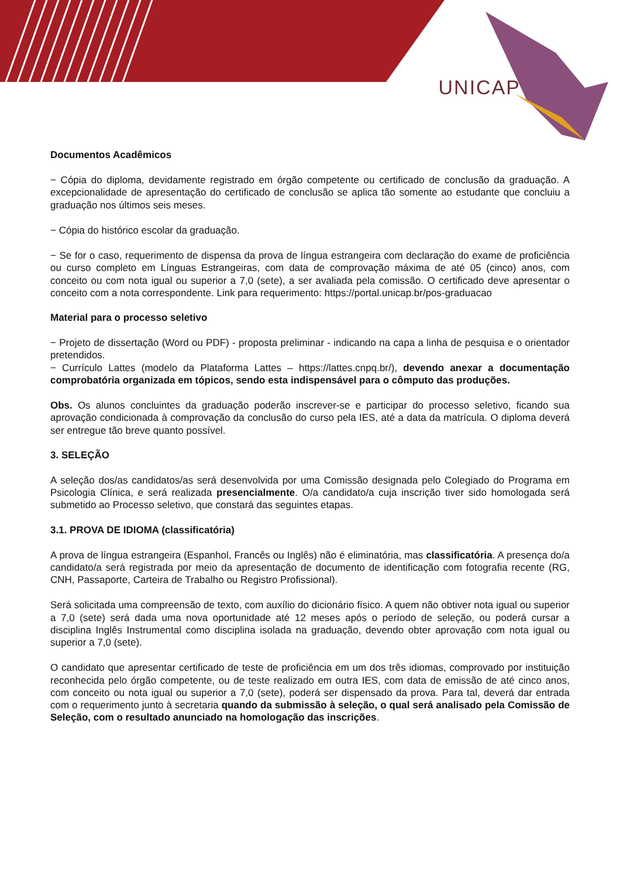UNICAP
Documentos Acadêmicos
− Cópia do diploma, devidamente registrado em órgão competente ou certificado de conclusão da graduação. A excepcionalidade de apresentação do certificado de conclusão se aplica tão somente ao estudante que concluiu a graduação nos últimos seis meses.
− Cópia do histórico escolar da graduação.
− Se for o caso, requerimento de dispensa da prova de língua estrangeira com declaração do exame de proficiência ou curso completo em Línguas Estrangeiras, com data de comprovação máxima de até 05 (cinco) anos, com conceito ou com nota igual ou superior a 7,0 (sete), a ser avaliada pela comissão. O certificado deve apresentar o conceito com a nota correspondente. Link para requerimento: https://portal.unicap.br/pos-graduacao
Material para o processo seletivo
− Projeto de dissertação (Word ou PDF) - proposta preliminar - indicando na capa a linha de pesquisa e o orientador pretendidos.
− Currículo Lattes (modelo da Plataforma Lattes – https://lattes.cnpq.br/), devendo anexar a documentação comprobatória organizada em tópicos, sendo esta indispensável para o cômputo das produções.
Obs. Os alunos concluintes da graduação poderão inscrever-se e participar do processo seletivo, ficando sua aprovação condicionada à comprovação da conclusão do curso pela IES, até a data da matrícula. O diploma deverá ser entregue tão breve quanto possível.
3. SELEÇÃO
A seleção dos/as candidatos/as será desenvolvida por uma Comissão designada pelo Colegiado do Programa em Psicologia Clínica, e será realizada presencialmente. O/a candidato/a cuja inscrição tiver sido homologada será submetido ao Processo seletivo, que constará das seguintes etapas.
3.1. PROVA DE IDIOMA (classificatória)
A prova de língua estrangeira (Espanhol, Francês ou Inglês) não é eliminatória, mas classificatória. A presença do/a candidato/a será registrada por meio da apresentação de documento de identificação com fotografia recente (RG, CNH, Passaporte, Carteira de Trabalho ou Registro Profissional).
Será solicitada uma compreensão de texto, com auxílio do dicionário físico. A quem não obtiver nota igual ou superior a 7,0 (sete) será dada uma nova oportunidade até 12 meses após o período de seleção, ou poderá cursar a disciplina Inglês Instrumental como disciplina isolada na graduação, devendo obter aprovação com nota igual ou superior a 7,0 (sete).
O candidato que apresentar certificado de teste de proficiência em um dos três idiomas, comprovado por instituição reconhecida pelo órgão competente, ou de teste realizado em outra IES, com data de emissão de até cinco anos, com conceito ou nota igual ou superior a 7,0 (sete), poderá ser dispensado da prova. Para tal, deverá dar entrada com o requerimento junto à secretaria quando da submissão à seleção, o qual será analisado pela Comissão de Seleção, com o resultado anunciado na homologação das inscrições.